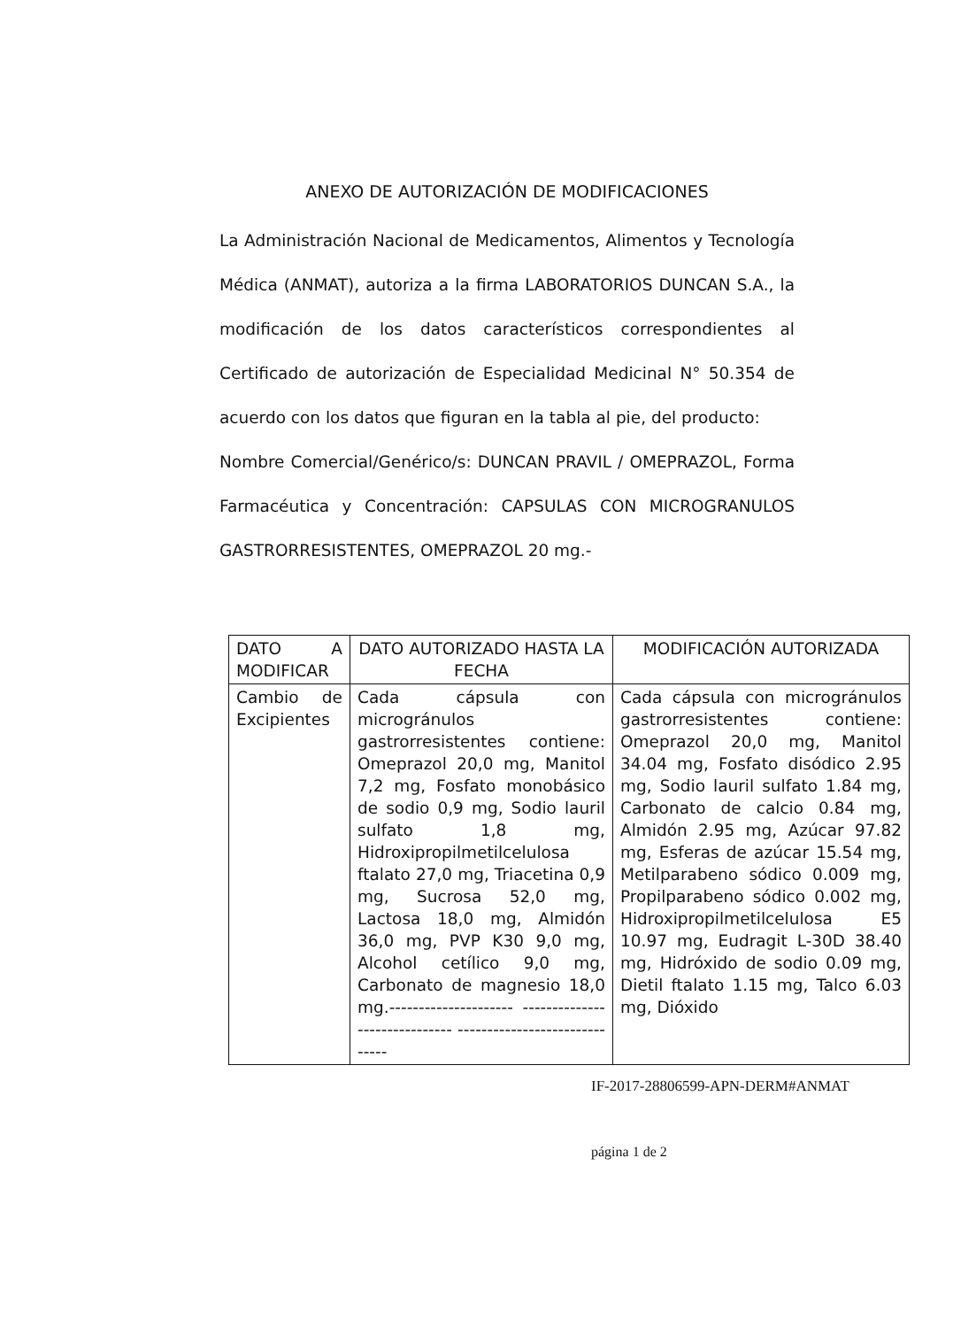ANEXO DE AUTORIZACIÓN DE MODIFICACIONES
La Administración Nacional de Medicamentos, Alimentos y Tecnología Médica (ANMAT), autoriza a la firma LABORATORIOS DUNCAN S.A., la modificación de los datos característicos correspondientes al Certificado de autorización de Especialidad Medicinal N° 50.354 de acuerdo con los datos que figuran en la tabla al pie, del producto:
Nombre Comercial/Genérico/s: DUNCAN PRAVIL / OMEPRAZOL, Forma Farmacéutica y Concentración: CAPSULAS CON MICROGRANULOS GASTRORRESISTENTES, OMEPRAZOL 20 mg.-
| DATO A MODIFICAR | DATO AUTORIZADO HASTA LA FECHA | MODIFICACIÓN AUTORIZADA |
| --- | --- | --- |
| Cambio de Excipientes | Cada cápsula con microgránulos gastrorresistentes contiene: Omeprazol 20,0 mg, Manitol 7,2 mg, Fosfato monobásico de sodio 0,9 mg, Sodio lauril sulfato 1,8 mg, Hidroxipropilmetilcelulosa ftalato 27,0 mg, Triacetina 0,9 mg, Sucrosa 52,0 mg, Lactosa 18,0 mg, Almidón 36,0 mg, PVP K30 9,0 mg, Alcohol cetílico 9,0 mg, Carbonato de magnesio 18,0 mg.--------------------- ------------------------------ ------------------------------ | Cada cápsula con microgránulos gastrorresistentes contiene: Omeprazol 20,0 mg, Manitol 34.04 mg, Fosfato disódico 2.95 mg, Sodio lauril sulfato 1.84 mg, Carbonato de calcio 0.84 mg, Almidón 2.95 mg, Azúcar 97.82 mg, Esferas de azúcar 15.54 mg, Metilparabeno sódico 0.009 mg, Propilparabeno sódico 0.002 mg, Hidroxipropilmetilcelulosa E5 10.97 mg, Eudragit L-30D 38.40 mg, Hidróxido de sodio 0.09 mg, Dietil ftalato 1.15 mg, Talco 6.03 mg, Dióxido |
IF-2017-28806599-APN-DERM#ANMAT
página 1 de 2